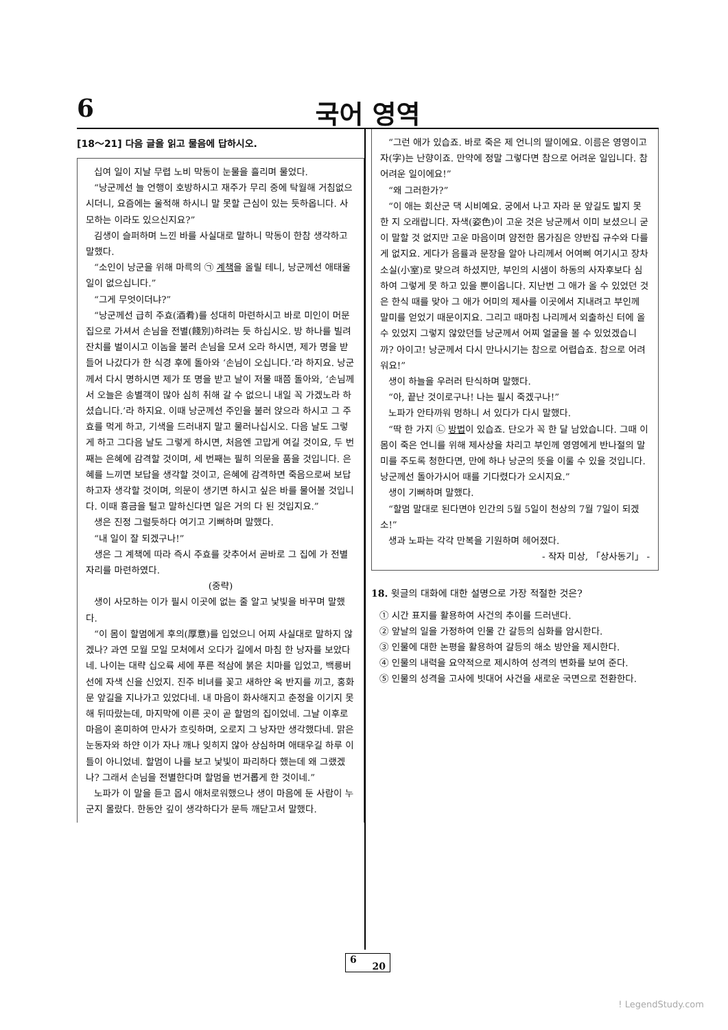6
국어 영역
[18～21] 다음 글을 읽고 물음에 답하시오.
십여 일이 지날 무렵 노비 막동이 눈물을 흘리며 물었다.
“낭군께선 늘 언행이 호방하시고 재주가 무리 중에 탁월해 거침없으시더니, 요즘에는 울적해 하시니 말 못할 근심이 있는 듯하옵니다. 사모하는 이라도 있으신지요?”
김생이 슬퍼하며 느낀 바를 사실대로 말하니 막동이 한참 생각하고 말했다.
“소인이 낭군을 위해 마륵의 ㉠ 계책을 올릴 테니, 낭군께선 애태울 일이 없으십니다.”
“그게 무엇이더냐?”
“낭군께선 급히 주효(酒肴)를 성대히 마련하시고 바로 미인이 머문 집으로 가셔서 손님을 전별(餞別)하려는 듯 하십시오. 방 하나를 빌려 잔치를 벌이시고 이놈을 불러 손님을 모셔 오라 하시면, 제가 명을 받들어 나갔다가 한 식경 후에 돌아와 ‘손님이 오십니다.’라 하지요. 낭군께서 다시 명하시면 제가 또 명을 받고 날이 저물 때쯤 돌아와, ‘손님께서 오늘은 송별객이 많아 심히 취해 갈 수 없으니 내일 꼭 가겠노라 하셨습니다.’라 하지요. 이때 낭군께선 주인을 불러 앉으라 하시고 그 주효를 먹게 하고, 기색을 드러내지 말고 물러나십시오. 다음 날도 그렇게 하고 그다음 날도 그렇게 하시면, 처음엔 고맙게 여길 것이요, 두 번째는 은혜에 감격할 것이며, 세 번째는 필히 의문을 품을 것입니다. 은혜를 느끼면 보답을 생각할 것이고, 은혜에 감격하면 죽음으로써 보답하고자 생각할 것이며, 의문이 생기면 하시고 싶은 바를 물어볼 것입니다. 이때 흉금을 털고 말하신다면 일은 거의 다 된 것입지요.”
생은 진정 그럴듯하다 여기고 기뻐하며 말했다.
“내 일이 잘 되겠구나!”
생은 그 계책에 따라 즉시 주효를 갖추어서 곧바로 그 집에 가 전별 자리를 마련하였다.
(중략)
생이 사모하는 이가 필시 이곳에 없는 줄 알고 낯빛을 바꾸며 말했다.
“이 몸이 할멈에게 후의(厚意)를 입었으니 어찌 사실대로 말하지 않겠나? 과연 모월 모일 모처에서 오다가 길에서 마침 한 낭자를 보았다네. 나이는 대략 십오륙 세에 푸른 적삼에 붉은 치마를 입었고, 백릉버선에 자색 신을 신었지. 진주 비녀를 꽂고 새하얀 옥 반지를 끼고, 홍화문 앞길을 지나가고 있었다네. 내 마음이 화사해지고 춘정을 이기지 못해 뒤따랐는데, 마지막에 이른 곳이 곧 할멈의 집이었네. 그날 이후로 마음이 혼미하여 만사가 흐릿하며, 오로지 그 낭자만 생각했다네. 맑은 눈동자와 하얀 이가 자나 깨나 잊히지 않아 상심하며 애태우길 하루 이틀이 아니었네. 할멈이 나를 보고 낯빛이 파리하다 했는데 왜 그랬겠나? 그래서 손님을 전별한다며 할멈을 번거롭게 한 것이네.”
노파가 이 말을 듣고 몹시 애처로워했으나 생이 마음에 둔 사람이 누군지 몰랐다. 한동안 깊이 생각하다가 문득 깨닫고서 말했다.
“그런 애가 있습죠. 바로 죽은 제 언니의 딸이에요. 이름은 영영이고 자(字)는 난향이죠. 만약에 정말 그렇다면 참으로 어려운 일입니다. 참 어려운 일이에요!”
“왜 그러한가?”
“이 애는 회산군 댁 시비예요. 궁에서 나고 자라 문 앞길도 밟지 못한 지 오래랍니다. 자색(姿色)이 고운 것은 낭군께서 이미 보셨으니 굳이 말할 것 없지만 고운 마음이며 얌전한 몸가짐은 양반집 규수와 다를 게 없지요. 게다가 음률과 문장을 알아 나리께서 어여삐 여기시고 장차 소실(小室)로 맞으려 하셨지만, 부인의 시샘이 하동의 사자후보다 심하여 그렇게 못 하고 있을 뿐이옵니다. 지난번 그 애가 올 수 있었던 것은 한식 때를 맞아 그 애가 어미의 제사를 이곳에서 지내려고 부인께 말미를 얻었기 때문이지요. 그리고 때마침 나리께서 외출하신 터에 올 수 있었지 그렇지 않았던들 낭군께서 어찌 얼굴을 볼 수 있었겠습니까? 아이고! 낭군께서 다시 만나시기는 참으로 어렵습죠. 참으로 어려워요!”
생이 하늘을 우러러 탄식하며 말했다.
“아, 끝난 것이로구나! 나는 필시 죽겠구나!”
노파가 안타까워 멍하니 서 있다가 다시 말했다.
“딱 한 가지 ㉡ 방법이 있습죠. 단오가 꼭 한 달 남았습니다. 그때 이 몸이 죽은 언니를 위해 제사상을 차리고 부인께 영영에게 반나절의 말미를 주도록 청한다면, 만에 하나 낭군의 뜻을 이룰 수 있을 것입니다. 낭군께선 돌아가시어 때를 기다렸다가 오시지요.”
생이 기뻐하며 말했다.
“할멈 말대로 된다면야 인간의 5월 5일이 천상의 7월 7일이 되겠소!”
생과 노파는 각각 만복을 기원하며 헤어졌다.
- 작자 미상, 「상사동기」 -
18. 윗글의 대화에 대한 설명으로 가장 적절한 것은?
① 시간 표지를 활용하여 사건의 추이를 드러낸다.
② 앞날의 일을 가정하여 인물 간 갈등의 심화를 암시한다.
③ 인물에 대한 논평을 활용하여 갈등의 해소 방안을 제시한다.
④ 인물의 내력을 요약적으로 제시하여 성격의 변화를 보여 준다.
⑤ 인물의 성격을 고사에 빗대어 사건을 새로운 국면으로 전환한다.
6
20
! LegendStudy.com